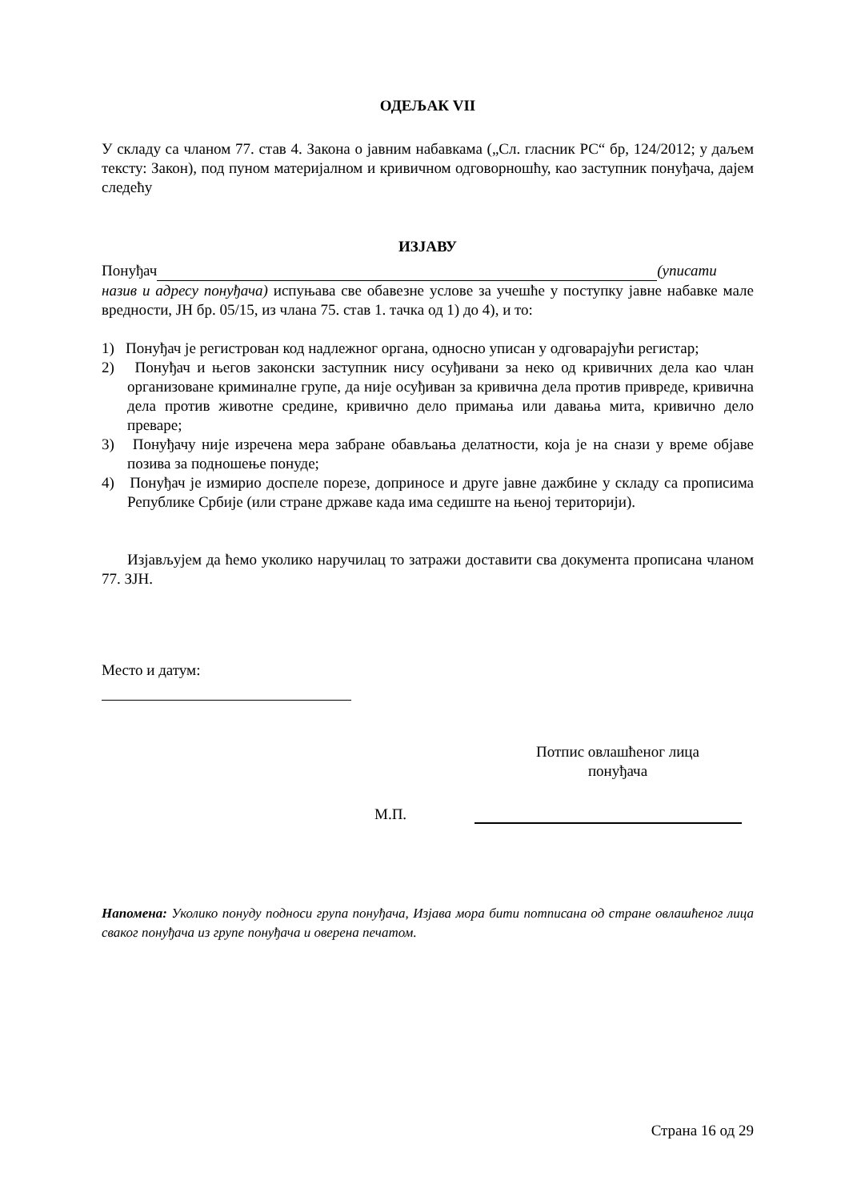ОДЕЉАК VII
У складу са чланом 77. став 4. Закона о јавним набавкама („Сл. гласник РС“ бр, 124/2012; у даљем тексту: Закон), под пуном материјалном и кривичном одговорношћу, као заступник понуђача, дајем следећу
ИЗЈАВУ
Понуђач (уписати назив и адресу понуђача) испуњава све обавезне услове за учешће у поступку јавне набавке мале вредности, ЈН бр. 05/15, из члана 75. став 1. тачка од 1) до 4), и то:
1) Понуђач је регистрован код надлежног органа, односно уписан у одговарајући регистар;
2) Понуђач и његов законски заступник нису осуђивани за неко од кривичних дела као члан организоване криминалне групе, да није осуђиван за кривична дела против привреде, кривична дела против животне средине, кривично дело примања или давања мита, кривично дело преваре;
3) Понуђачу није изречена мера забране обављања делатности, која је на снази у време објаве позива за подношење понуде;
4) Понуђач је измирио доспеле порезе, доприносе и друге јавне дажбине у складу са прописима Републике Србије (или стране државе када има седиште на њеној територији).
Изјављујем да ћемо уколико наручилац то затражи доставити сва документа прописана чланом 77. ЗЈН.
Место и датум:
Потпис овлашћеног лица понуђача
М.П.
Напомена: Уколико понуду подноси група понуђача, Изјава мора бити потписана од стране овлашћеног лица сваког понуђача из групе понуђача и оверена печатом.
Страна 16 од 29